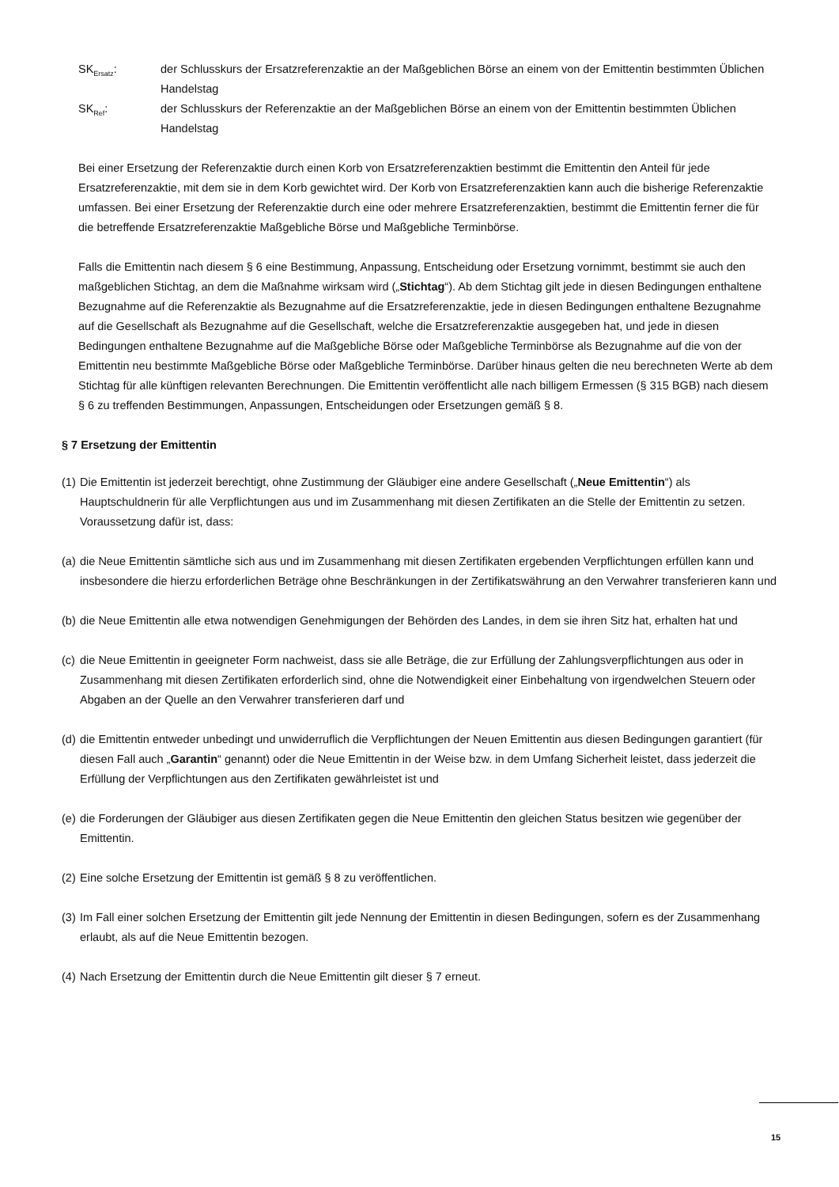SK<sub>Ersatz</sub>: der Schlusskurs der Ersatzreferenzaktie an der Maßgeblichen Börse an einem von der Emittentin bestimmten Üblichen Handelstag
SK<sub>Ref</sub>: der Schlusskurs der Referenzaktie an der Maßgeblichen Börse an einem von der Emittentin bestimmten Üblichen Handelstag
Bei einer Ersetzung der Referenzaktie durch einen Korb von Ersatzreferenzaktien bestimmt die Emittentin den Anteil für jede Ersatzreferenzaktie, mit dem sie in dem Korb gewichtet wird. Der Korb von Ersatzreferenzaktien kann auch die bisherige Referenzaktie umfassen. Bei einer Ersetzung der Referenzaktie durch eine oder mehrere Ersatzreferenzaktien, bestimmt die Emittentin ferner die für die betreffende Ersatzreferenzaktie Maßgebliche Börse und Maßgebliche Terminbörse.
Falls die Emittentin nach diesem § 6 eine Bestimmung, Anpassung, Entscheidung oder Ersetzung vornimmt, bestimmt sie auch den maßgeblichen Stichtag, an dem die Maßnahme wirksam wird („Stichtag“). Ab dem Stichtag gilt jede in diesen Bedingungen enthaltene Bezugnahme auf die Referenzaktie als Bezugnahme auf die Ersatzreferenzaktie, jede in diesen Bedingungen enthaltene Bezugnahme auf die Gesellschaft als Bezugnahme auf die Gesellschaft, welche die Ersatzreferenzaktie ausgegeben hat, und jede in diesen Bedingungen enthaltene Bezugnahme auf die Maßgebliche Börse oder Maßgebliche Terminbörse als Bezugnahme auf die von der Emittentin neu bestimmte Maßgebliche Börse oder Maßgebliche Terminbörse. Darüber hinaus gelten die neu berechneten Werte ab dem Stichtag für alle künftigen relevanten Berechnungen. Die Emittentin veröffentlicht alle nach billigem Ermessen (§ 315 BGB) nach diesem § 6 zu treffenden Bestimmungen, Anpassungen, Entscheidungen oder Ersetzungen gemäß § 8.
§ 7 Ersetzung der Emittentin
(1)
Die Emittentin ist jederzeit berechtigt, ohne Zustimmung der Gläubiger eine andere Gesellschaft („Neue Emittentin“) als Hauptschuldnerin für alle Verpflichtungen aus und im Zusammenhang mit diesen Zertifikaten an die Stelle der Emittentin zu setzen. Voraussetzung dafür ist, dass:
(a)
die Neue Emittentin sämtliche sich aus und im Zusammenhang mit diesen Zertifikaten ergebenden Verpflichtungen erfüllen kann und insbesondere die hierzu erforderlichen Beträge ohne Beschränkungen in der Zertifikatswährung an den Verwahrer transferieren kann und
(b)
die Neue Emittentin alle etwa notwendigen Genehmigungen der Behörden des Landes, in dem sie ihren Sitz hat, erhalten hat und
(c)
die Neue Emittentin in geeigneter Form nachweist, dass sie alle Beträge, die zur Erfüllung der Zahlungsverpflichtungen aus oder in Zusammenhang mit diesen Zertifikaten erforderlich sind, ohne die Notwendigkeit einer Einbehaltung von irgendwelchen Steuern oder Abgaben an der Quelle an den Verwahrer transferieren darf und
(d)
die Emittentin entweder unbedingt und unwiderruflich die Verpflichtungen der Neuen Emittentin aus diesen Bedingungen garantiert (für diesen Fall auch „Garantin“ genannt) oder die Neue Emittentin in der Weise bzw. in dem Umfang Sicherheit leistet, dass jederzeit die Erfüllung der Verpflichtungen aus den Zertifikaten gewährleistet ist und
(e)
die Forderungen der Gläubiger aus diesen Zertifikaten gegen die Neue Emittentin den gleichen Status besitzen wie gegenüber der Emittentin.
(2)
Eine solche Ersetzung der Emittentin ist gemäß § 8 zu veröffentlichen.
(3)
Im Fall einer solchen Ersetzung der Emittentin gilt jede Nennung der Emittentin in diesen Bedingungen, sofern es der Zusammenhang erlaubt, als auf die Neue Emittentin bezogen.
(4)
Nach Ersetzung der Emittentin durch die Neue Emittentin gilt dieser § 7 erneut.
15